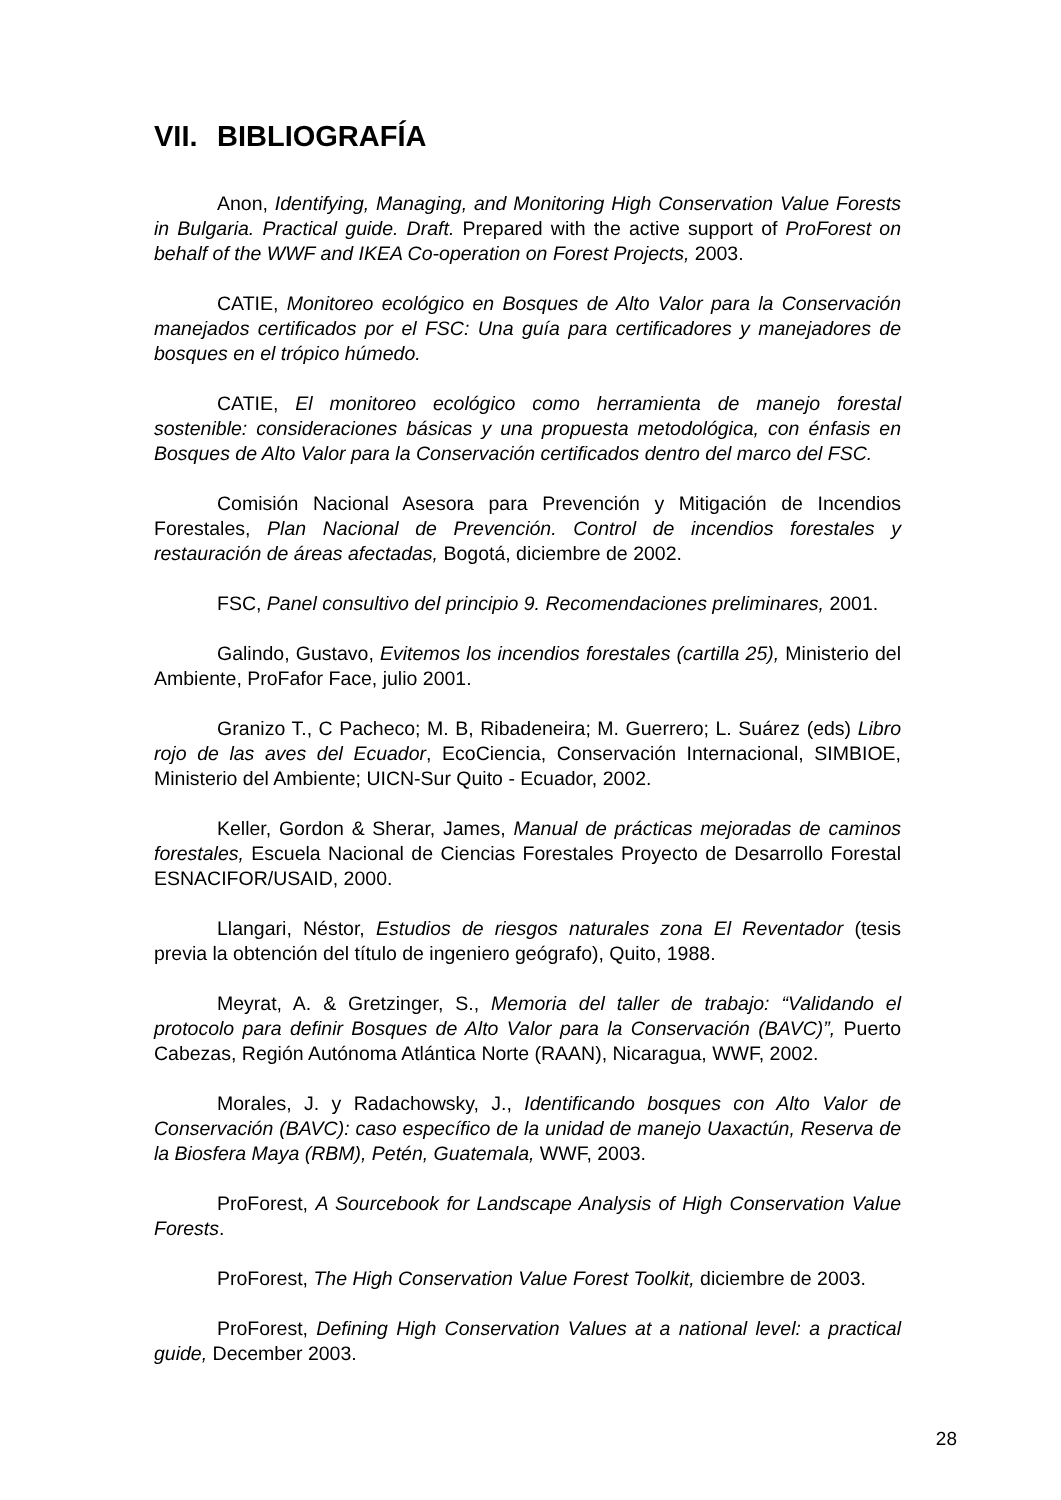VII. BIBLIOGRAFÍA
Anon, Identifying, Managing, and Monitoring High Conservation Value Forests in Bulgaria. Practical guide. Draft. Prepared with the active support of ProForest on behalf of the WWF and IKEA Co-operation on Forest Projects, 2003.
CATIE, Monitoreo ecológico en Bosques de Alto Valor para la Conservación manejados certificados por el FSC: Una guía para certificadores y manejadores de bosques en el trópico húmedo.
CATIE, El monitoreo ecológico como herramienta de manejo forestal sostenible: consideraciones básicas y una propuesta metodológica, con énfasis en Bosques de Alto Valor para la Conservación certificados dentro del marco del FSC.
Comisión Nacional Asesora para Prevención y Mitigación de Incendios Forestales, Plan Nacional de Prevención. Control de incendios forestales y restauración de áreas afectadas, Bogotá, diciembre de 2002.
FSC, Panel consultivo del principio 9. Recomendaciones preliminares, 2001.
Galindo, Gustavo, Evitemos los incendios forestales (cartilla 25), Ministerio del Ambiente, ProFafor Face, julio 2001.
Granizo T., C Pacheco; M. B, Ribadeneira; M. Guerrero; L. Suárez (eds) Libro rojo de las aves del Ecuador, EcoCiencia, Conservación Internacional, SIMBIOE, Ministerio del Ambiente; UICN-Sur Quito - Ecuador, 2002.
Keller, Gordon & Sherar, James, Manual de prácticas mejoradas de caminos forestales, Escuela Nacional de Ciencias Forestales Proyecto de Desarrollo Forestal ESNACIFOR/USAID, 2000.
Llangari, Néstor, Estudios de riesgos naturales zona El Reventador (tesis previa la obtención del título de ingeniero geógrafo), Quito, 1988.
Meyrat, A. & Gretzinger, S., Memoria del taller de trabajo: “Validando el protocolo para definir Bosques de Alto Valor para la Conservación (BAVC)”, Puerto Cabezas, Región Autónoma Atlántica Norte (RAAN), Nicaragua, WWF, 2002.
Morales, J. y Radachowsky, J., Identificando bosques con Alto Valor de Conservación (BAVC): caso específico de la unidad de manejo Uaxactún, Reserva de la Biosfera Maya (RBM), Petén, Guatemala, WWF, 2003.
ProForest, A Sourcebook for Landscape Analysis of High Conservation Value Forests.
ProForest, The High Conservation Value Forest Toolkit, diciembre de 2003.
ProForest, Defining High Conservation Values at a national level: a practical guide, December 2003.
28